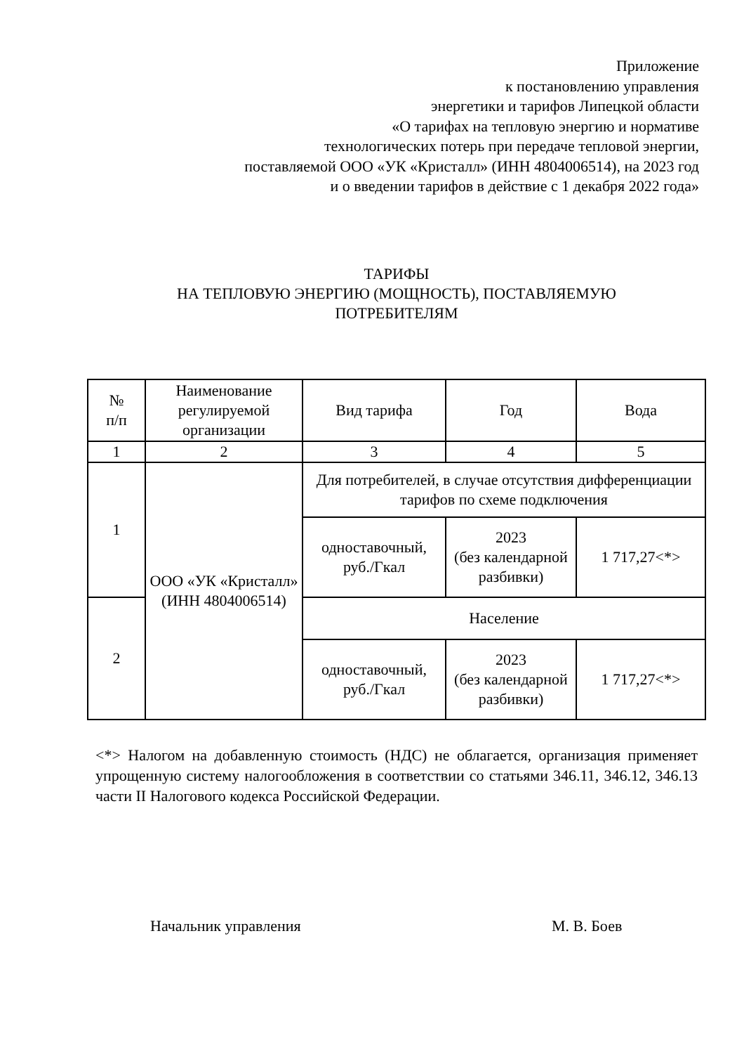Приложение
к постановлению управления
энергетики и тарифов Липецкой области
«О тарифах на тепловую энергию и нормативе
технологических потерь при передаче тепловой энергии,
поставляемой ООО «УК «Кристалл» (ИНН 4804006514), на 2023 год
и о введении тарифов в действие с 1 декабря 2022 года»
ТАРИФЫ
НА ТЕПЛОВУЮ ЭНЕРГИЮ (МОЩНОСТЬ), ПОСТАВЛЯЕМУЮ
ПОТРЕБИТЕЛЯМ
| № п/п | Наименование регулируемой организации | Вид тарифа | Год | Вода |
| --- | --- | --- | --- | --- |
| 1 | 2 | 3 | 4 | 5 |
| 1 | ООО «УК «Кристалл» (ИНН 4804006514) | Для потребителей, в случае отсутствия дифференциации тарифов по схеме подключения | | |
| | | одноставочный, руб./Гкал | 2023 (без календарной разбивки) | 1 717,27<*> |
| 2 | | Население | | |
| | | одноставочный, руб./Гкал | 2023 (без календарной разбивки) | 1 717,27<*> |
<*> Налогом на добавленную стоимость (НДС) не облагается, организация применяет упрощенную систему налогообложения в соответствии со статьями 346.11, 346.12, 346.13 части II Налогового кодекса Российской Федерации.
Начальник управления М. В. Боев